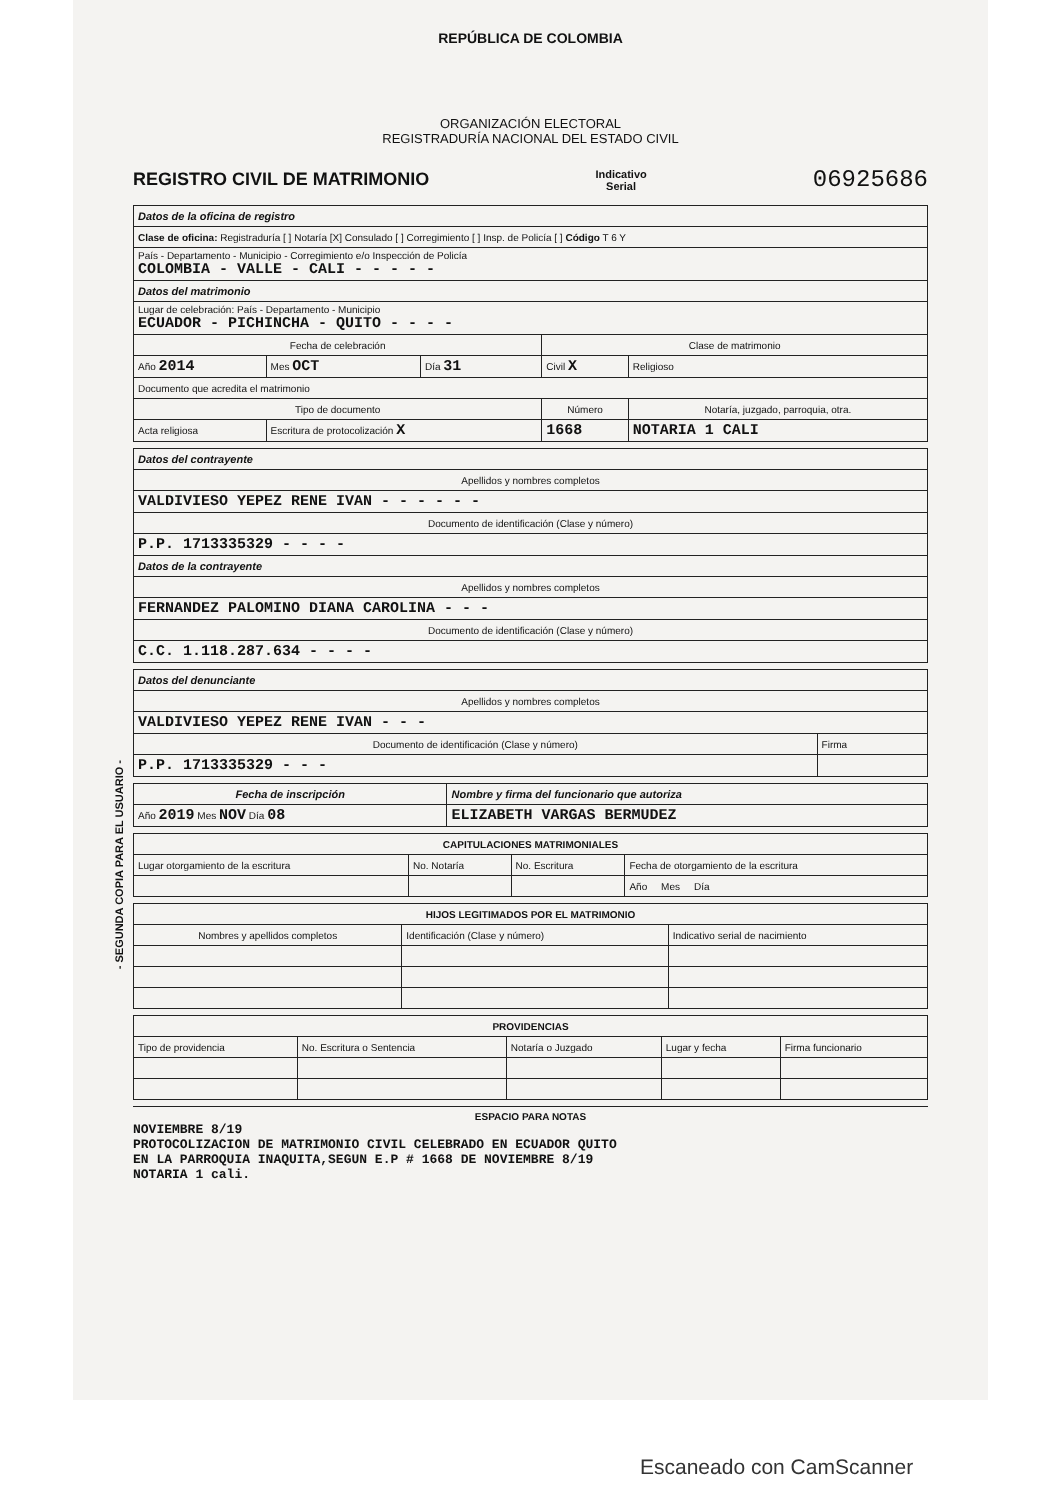- SEGUNDA COPIA PARA EL USUARIO -
REPÚBLICA DE COLOMBIA
ORGANIZACIÓN ELECTORAL
REGISTRADURÍA NACIONAL DEL ESTADO CIVIL
REGISTRO CIVIL DE MATRIMONIO Indicativo
Serial 06925686
| Datos de la oficina de registro | | | | |
| --- | --- | --- | --- | --- |
| Clase de oficina: Registraduría [ ] Notaría [X] Consulado [ ] Corregimiento [ ] Insp. de Policía [ ] Código T 6 Y | | | | |
| País - Departamento - Municipio - Corregimiento e/o Inspección de Policía COLOMBIA - VALLE - CALI - - - - - | | | | |
| Datos del matrimonio | | | | |
| Lugar de celebración: País - Departamento - Municipio ECUADOR - PICHINCHA - QUITO - - - - | | | | |
| Fecha de celebración | | | Clase de matrimonio | |
| Año 2014 | Mes OCT | Día 31 | Civil X | Religioso |
| Documento que acredita el matrimonio | | | | |
| Tipo de documento | | | Número | Notaría, juzgado, parroquia, otra. |
| Acta religiosa | Escritura de protocolización X | | 1668 | NOTARIA 1 CALI |
| Datos del contrayente |
| --- |
| Apellidos y nombres completos |
| VALDIVIESO YEPEZ RENE IVAN - - - - - - |
| Documento de identificación (Clase y número) |
| P.P. 1713335329 - - - - |
| Datos de la contrayente |
| Apellidos y nombres completos |
| FERNANDEZ PALOMINO DIANA CAROLINA - - - |
| Documento de identificación (Clase y número) |
| C.C. 1.118.287.634 - - - - |
| Datos del denunciante | |
| --- | --- |
| Apellidos y nombres completos | |
| VALDIVIESO YEPEZ RENE IVAN - - - | |
| Documento de identificación (Clase y número) | Firma |
| P.P. 1713335329 - - - | |
| Fecha de inscripción | Nombre y firma del funcionario que autoriza |
| --- | --- |
| Año 2019 Mes NOV Día 08 | ELIZABETH VARGAS BERMUDEZ |
| CAPITULACIONES MATRIMONIALES | | | |
| --- | --- | --- | --- |
| Lugar otorgamiento de la escritura | No. Notaría | No. Escritura | Fecha de otorgamiento de la escritura |
| | | | Año Mes Día |
| HIJOS LEGITIMADOS POR EL MATRIMONIO | | |
| --- | --- | --- |
| Nombres y apellidos completos | Identificación (Clase y número) | Indicativo serial de nacimiento |
| PROVIDENCIAS | | | | |
| --- | --- | --- | --- | --- |
| Tipo de providencia | No. Escritura o Sentencia | Notaría o Juzgado | Lugar y fecha | Firma funcionario |
ESPACIO PARA NOTAS
NOVIEMBRE 8/19
PROTOCOLIZACION DE MATRIMONIO CIVIL CELEBRADO EN ECUADOR QUITO
EN LA PARROQUIA INAQUITA,SEGUN E.P # 1668 DE NOVIEMBRE 8/19
NOTARIA 1 cali.
Escaneado con CamScanner